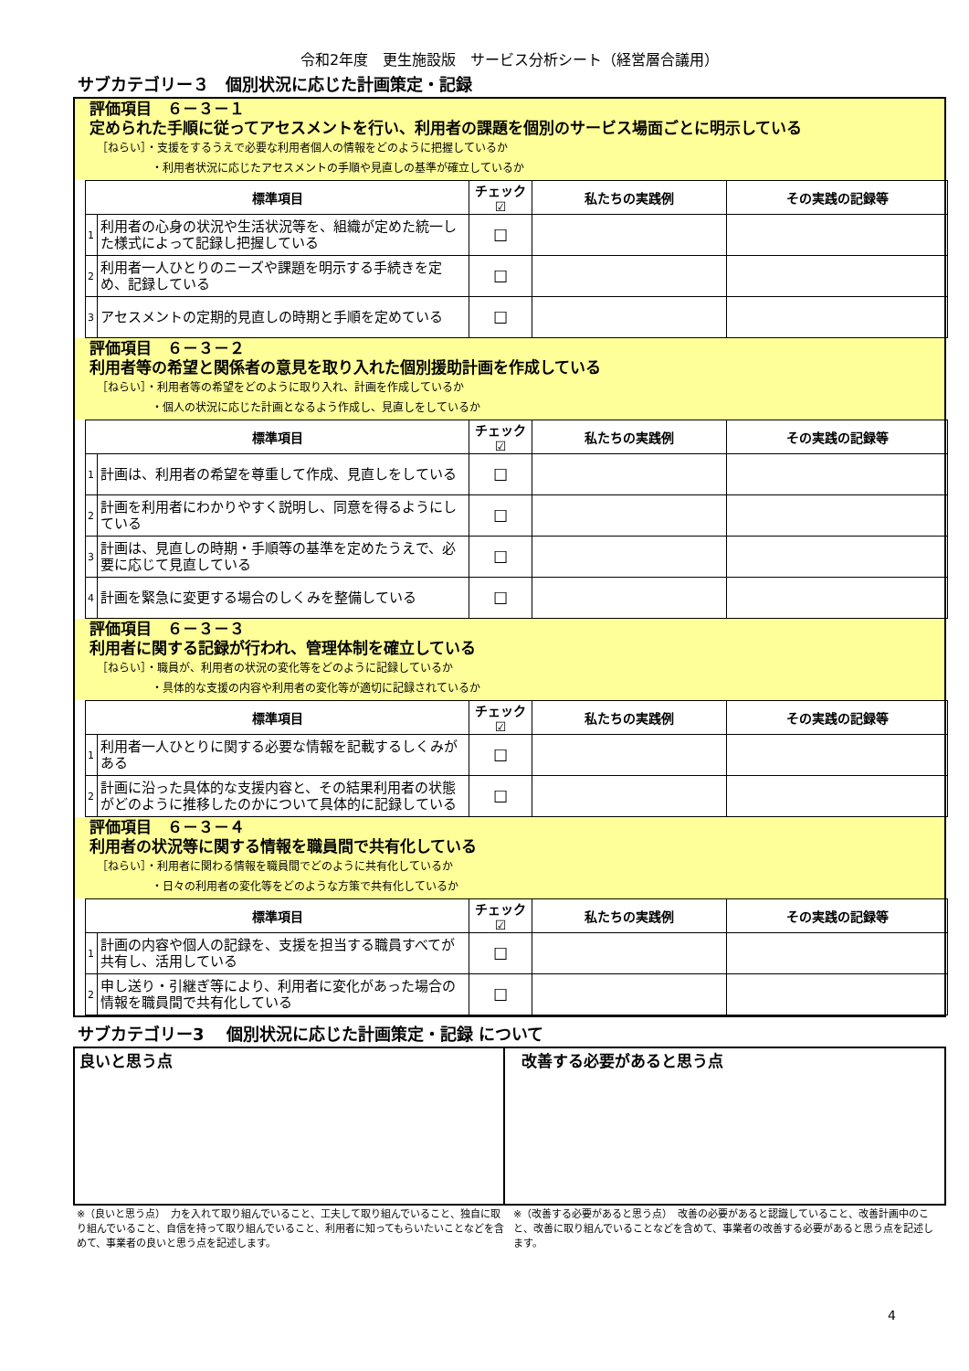令和2年度　更生施設版　サービス分析シート（経営層合議用）
サブカテゴリー３　個別状況に応じた計画策定・記録
評価項目　６－３－１
定められた手順に従ってアセスメントを行い、利用者の課題を個別のサービス場面ごとに明示している
［ねらい］・支援をするうえで必要な利用者個人の情報をどのように把握しているか
　　　　　・利用者状況に応じたアセスメントの手順や見直しの基準が確立しているか
| 標準項目 | | チェック☑ | 私たちの実践例 | その実践の記録等 |
| --- | --- | --- | --- | --- |
| 1 | 利用者の心身の状況や生活状況等を、組織が定めた統一した様式によって記録し把握している | ☐ | | |
| 2 | 利用者一人ひとりのニーズや課題を明示する手続きを定め、記録している | ☐ | | |
| 3 | アセスメントの定期的見直しの時期と手順を定めている | ☐ | | |
評価項目　６－３－２
利用者等の希望と関係者の意見を取り入れた個別援助計画を作成している
［ねらい］・利用者等の希望をどのように取り入れ、計画を作成しているか
　　　　　・個人の状況に応じた計画となるよう作成し、見直しをしているか
| 標準項目 | | チェック☑ | 私たちの実践例 | その実践の記録等 |
| --- | --- | --- | --- | --- |
| 1 | 計画は、利用者の希望を尊重して作成、見直しをしている | ☐ | | |
| 2 | 計画を利用者にわかりやすく説明し、同意を得るようにしている | ☐ | | |
| 3 | 計画は、見直しの時期・手順等の基準を定めたうえで、必要に応じて見直している | ☐ | | |
| 4 | 計画を緊急に変更する場合のしくみを整備している | ☐ | | |
評価項目　６－３－３
利用者に関する記録が行われ、管理体制を確立している
［ねらい］・職員が、利用者の状況の変化等をどのように記録しているか
　　　　　・具体的な支援の内容や利用者の変化等が適切に記録されているか
| 標準項目 | | チェック☑ | 私たちの実践例 | その実践の記録等 |
| --- | --- | --- | --- | --- |
| 1 | 利用者一人ひとりに関する必要な情報を記載するしくみがある | ☐ | | |
| 2 | 計画に沿った具体的な支援内容と、その結果利用者の状態がどのように推移したのかについて具体的に記録している | ☐ | | |
評価項目　６－３－４
利用者の状況等に関する情報を職員間で共有化している
［ねらい］・利用者に関わる情報を職員間でどのように共有化しているか
　　　　　・日々の利用者の変化等をどのような方策で共有化しているか
| 標準項目 | | チェック☑ | 私たちの実践例 | その実践の記録等 |
| --- | --- | --- | --- | --- |
| 1 | 計画の内容や個人の記録を、支援を担当する職員すべてが共有し、活用している | ☐ | | |
| 2 | 申し送り・引継ぎ等により、利用者に変化があった場合の情報を職員間で共有化している | ☐ | | |
サブカテゴリー3　 個別状況に応じた計画策定・記録 について
良いと思う点 改善する必要があると思う点
※（良いと思う点）　力を入れて取り組んでいること、工夫して取り組んでいること、独自に取り組んでいること、自信を持って取り組んでいること、利用者に知ってもらいたいことなどを含めて、事業者の良いと思う点を記述します。
※（改善する必要があると思う点）　改善の必要があると認識していること、改善計画中のこと、改善に取り組んでいることなどを含めて、事業者の改善する必要があると思う点を記述します。
4